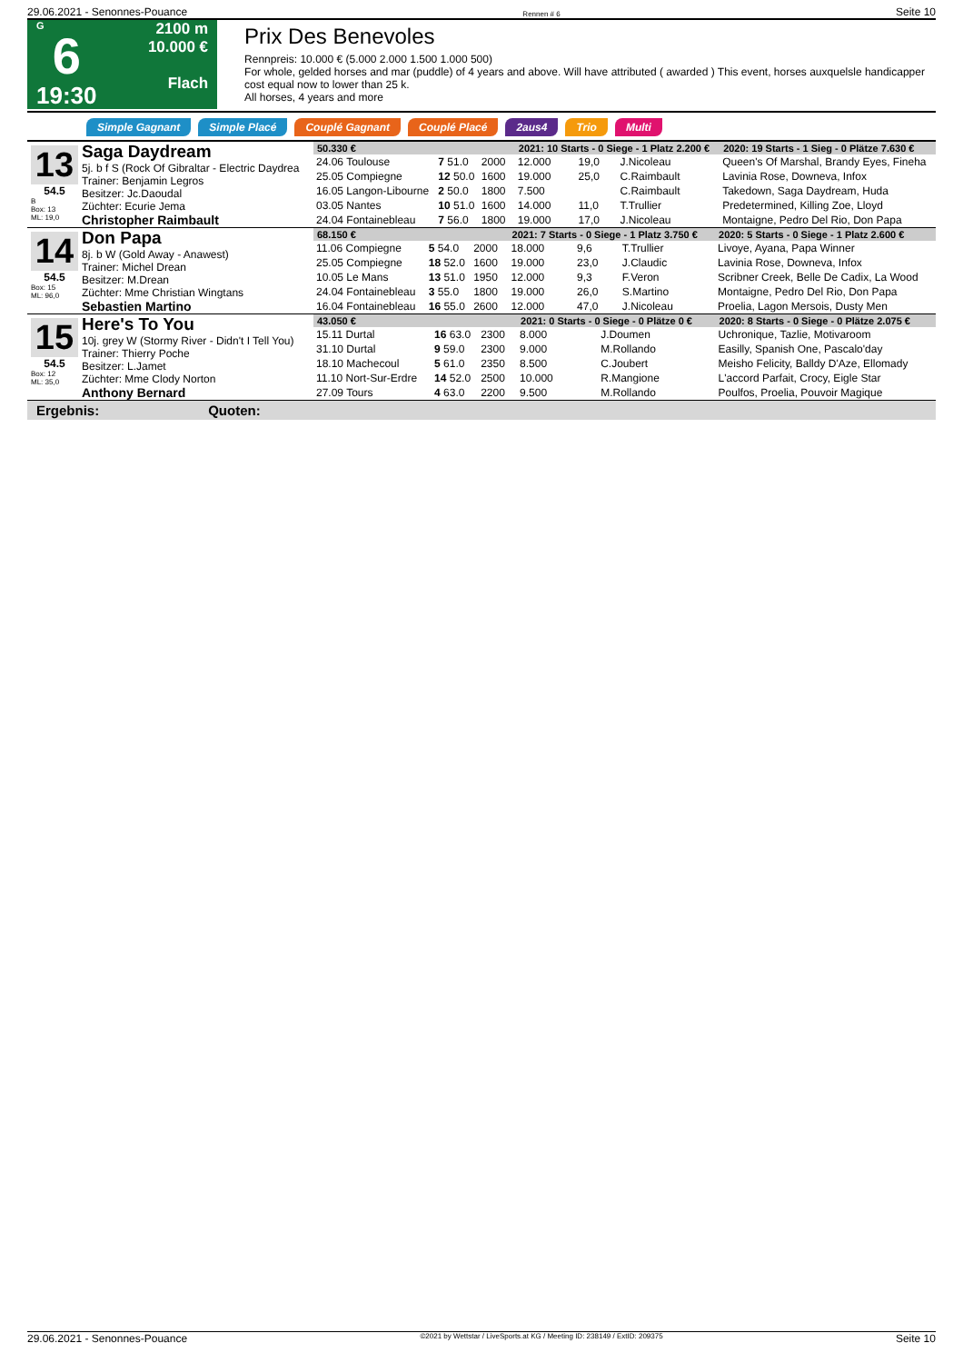29.06.2021 - Senonnes-Pouance Rennen # 6 Seite 10
G
6
19:30
2100 m
10.000 €
Flach
Prix Des Benevoles
Rennpreis: 10.000 € (5.000 2.000 1.500 1.000 500)
For whole, gelded horses and mar (puddle) of 4 years and above. Will have attributed ( awarded ) This event, horses auxquelsle handicapper cost equal now to lower than 25 k.
All horses, 4 years and more
Simple Gagnant Simple Placé Couplé Gagnant Couplé Placé 2aus4 Trio Multi
13
54.5
B
Box: 13
ML: 19,0
Saga Daydream
5j. b f S (Rock Of Gibraltar - Electric Daydrea
Trainer: Benjamin Legros
Besitzer: Jc.Daoudal
Züchter: Ecurie Jema
Christopher Raimbault
| 50.330 € | | | | 2021: 10 Starts - 0 Siege - 1 Platz 2.200 € | | | 2020: 19 Starts - 1 Sieg - 0 Plätze 7.630 € |
| --- | --- | --- | --- | --- | --- | --- | --- |
| 24.06 Toulouse | 7 51.0 | 2000 | | 12.000 | 19,0 | J.Nicoleau | Queen's Of Marshal, Brandy Eyes, Fineha |
| 25.05 Compiegne | 12 50.0 | 1600 | | 19.000 | 25,0 | C.Raimbault | Lavinia Rose, Downeva, Infox |
| 16.05 Langon-Libourne | 2 50.0 | 1800 | | 7.500 | | C.Raimbault | Takedown, Saga Daydream, Huda |
| 03.05 Nantes | 10 51.0 | 1600 | | 14.000 | 11,0 | T.Trullier | Predetermined, Killing Zoe, Lloyd |
| 24.04 Fontainebleau | 7 56.0 | 1800 | | 19.000 | 17,0 | J.Nicoleau | Montaigne, Pedro Del Rio, Don Papa |
14
54.5
Box: 15
ML: 96,0
Don Papa
8j. b W (Gold Away - Anawest)
Trainer: Michel Drean
Besitzer: M.Drean
Züchter: Mme Christian Wingtans
Sebastien Martino
| 68.150 € | | | | 2021: 7 Starts - 0 Siege - 1 Platz 3.750 € | | | 2020: 5 Starts - 0 Siege - 1 Platz 2.600 € |
| --- | --- | --- | --- | --- | --- | --- | --- |
| 11.06 Compiegne | 5 54.0 | 2000 | | 18.000 | 9,6 | T.Trullier | Livoye, Ayana, Papa Winner |
| 25.05 Compiegne | 18 52.0 | 1600 | | 19.000 | 23,0 | J.Claudic | Lavinia Rose, Downeva, Infox |
| 10.05 Le Mans | 13 51.0 | 1950 | | 12.000 | 9,3 | F.Veron | Scribner Creek, Belle De Cadix, La Wood |
| 24.04 Fontainebleau | 3 55.0 | 1800 | | 19.000 | 26,0 | S.Martino | Montaigne, Pedro Del Rio, Don Papa |
| 16.04 Fontainebleau | 16 55.0 | 2600 | | 12.000 | 47,0 | J.Nicoleau | Proelia, Lagon Mersois, Dusty Men |
15
54.5
Box: 12
ML: 35,0
Here's To You
10j. grey W (Stormy River - Didn't I Tell You)
Trainer: Thierry Poche
Besitzer: L.Jamet
Züchter: Mme Clody Norton
Anthony Bernard
| 43.050 € | | | | 2021: 0 Starts - 0 Siege - 0 Plätze 0 € | | | 2020: 8 Starts - 0 Siege - 0 Plätze 2.075 € |
| --- | --- | --- | --- | --- | --- | --- | --- |
| 15.11 Durtal | 16 63.0 | 2300 | | 8.000 | | J.Doumen | Uchronique, Tazlie, Motivaroom |
| 31.10 Durtal | 9 59.0 | 2300 | | 9.000 | | M.Rollando | Easilly, Spanish One, Pascalo'day |
| 18.10 Machecoul | 5 61.0 | 2350 | | 8.500 | | C.Joubert | Meisho Felicity, Balldy D'Aze, Ellomady |
| 11.10 Nort-Sur-Erdre | 14 52.0 | 2500 | | 10.000 | | R.Mangione | L'accord Parfait, Crocy, Eigle Star |
| 27.09 Tours | 4 63.0 | 2200 | | 9.500 | | M.Rollando | Poulfos, Proelia, Pouvoir Magique |
Ergebnis: Quoten:
29.06.2021 - Senonnes-Pouance ©2021 by Wettstar / LiveSports.at KG / Meeting ID: 238149 / ExtID: 209375 Seite 10